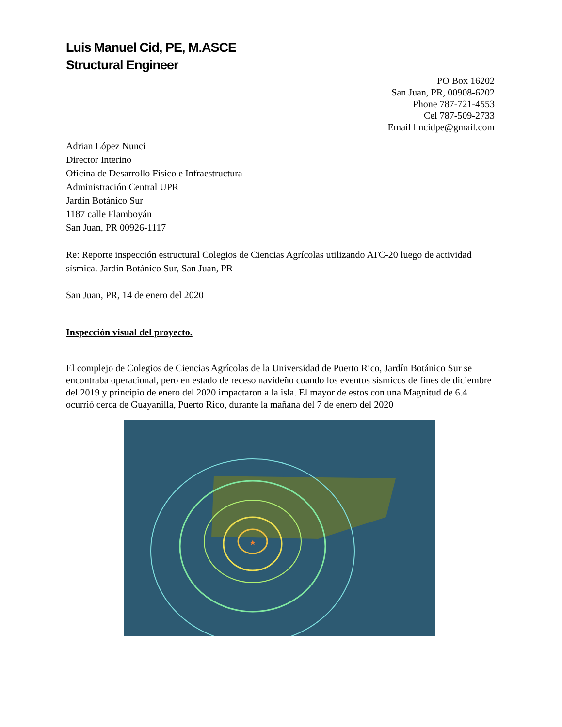Luis Manuel Cid, PE, M.ASCE
Structural Engineer
PO Box 16202
San Juan, PR, 00908-6202
Phone 787-721-4553
Cel 787-509-2733
Email lmcidpe@gmail.com
Adrian López Nunci
Director Interino
Oficina de Desarrollo Físico e Infraestructura
Administración Central UPR
Jardín Botánico Sur
1187 calle Flamboyán
San Juan, PR 00926-1117
Re: Reporte inspección estructural Colegios de Ciencias Agrícolas utilizando ATC-20 luego de actividad sísmica. Jardín Botánico Sur, San Juan, PR
San Juan, PR, 14 de enero del 2020
Inspección visual del proyecto.
El complejo de Colegios de Ciencias Agrícolas de la Universidad de Puerto Rico, Jardín Botánico Sur se encontraba operacional, pero en estado de receso navideño cuando los eventos sísmicos de fines de diciembre del 2019 y principio de enero del 2020 impactaron a la isla. El mayor de estos con una Magnitud de 6.4 ocurrió cerca de Guayanilla, Puerto Rico, durante la mañana del 7 de enero del 2020
★